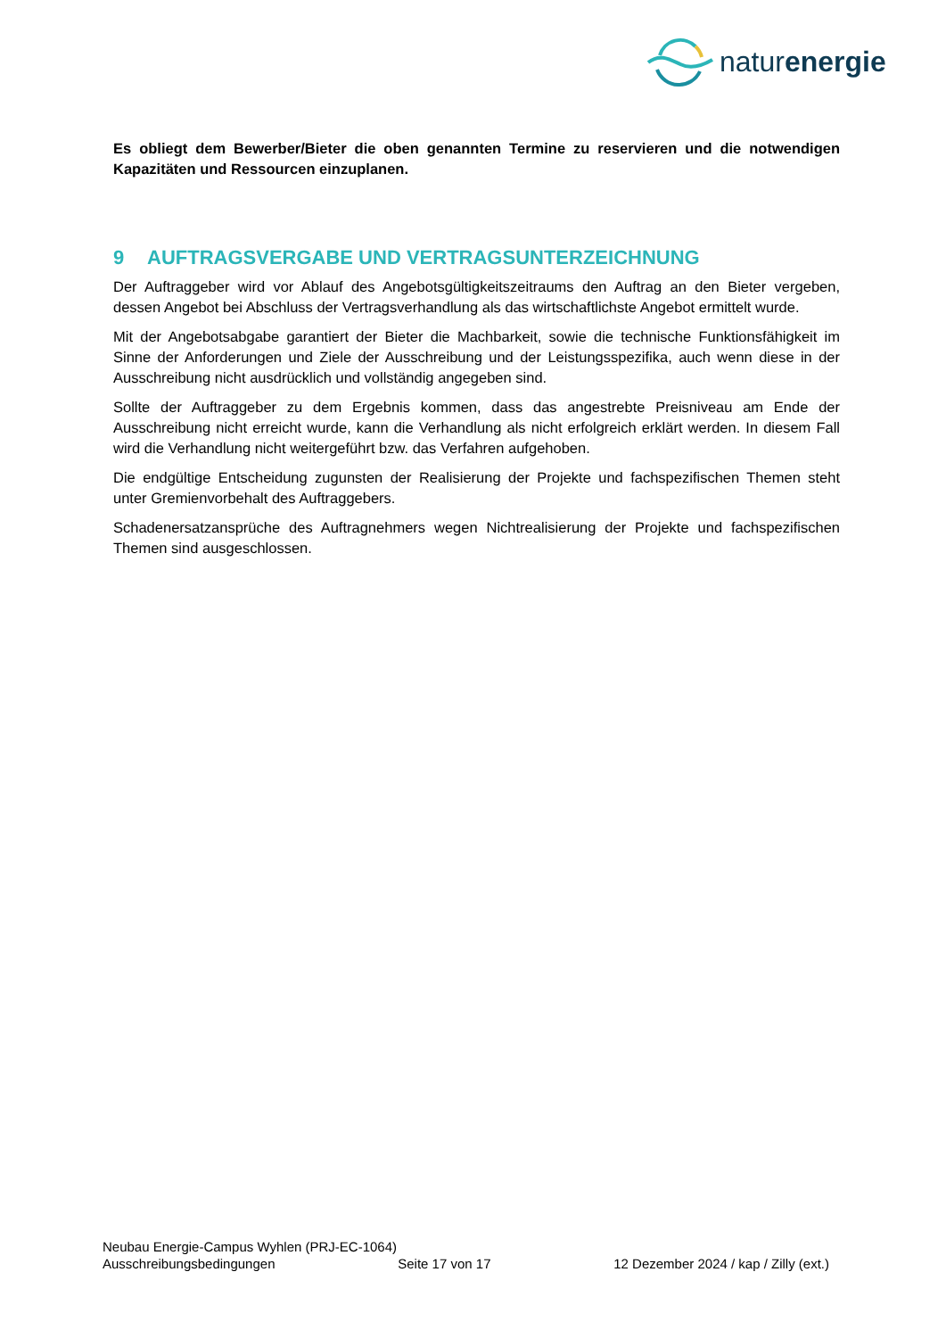naturenergie
Es obliegt dem Bewerber/Bieter die oben genannten Termine zu reservieren und die notwendigen Kapazitäten und Ressourcen einzuplanen.
9 AUFTRAGSVERGABE UND VERTRAGSUNTERZEICHNUNG
Der Auftraggeber wird vor Ablauf des Angebotsgültigkeitszeitraums den Auftrag an den Bieter vergeben, dessen Angebot bei Abschluss der Vertragsverhandlung als das wirtschaftlichste Angebot ermittelt wurde.
Mit der Angebotsabgabe garantiert der Bieter die Machbarkeit, sowie die technische Funktionsfähigkeit im Sinne der Anforderungen und Ziele der Ausschreibung und der Leistungsspezifika, auch wenn diese in der Ausschreibung nicht ausdrücklich und vollständig angegeben sind.
Sollte der Auftraggeber zu dem Ergebnis kommen, dass das angestrebte Preisniveau am Ende der Ausschreibung nicht erreicht wurde, kann die Verhandlung als nicht erfolgreich erklärt werden. In diesem Fall wird die Verhandlung nicht weitergeführt bzw. das Verfahren aufgehoben.
Die endgültige Entscheidung zugunsten der Realisierung der Projekte und fachspezifischen Themen steht unter Gremienvorbehalt des Auftraggebers.
Schadenersatzansprüche des Auftragnehmers wegen Nichtrealisierung der Projekte und fachspezifischen Themen sind ausgeschlossen.
Neubau Energie-Campus Wyhlen (PRJ-EC-1064)
Ausschreibungsbedingungen Seite 17 von 17 12 Dezember 2024 / kap / Zilly (ext.)